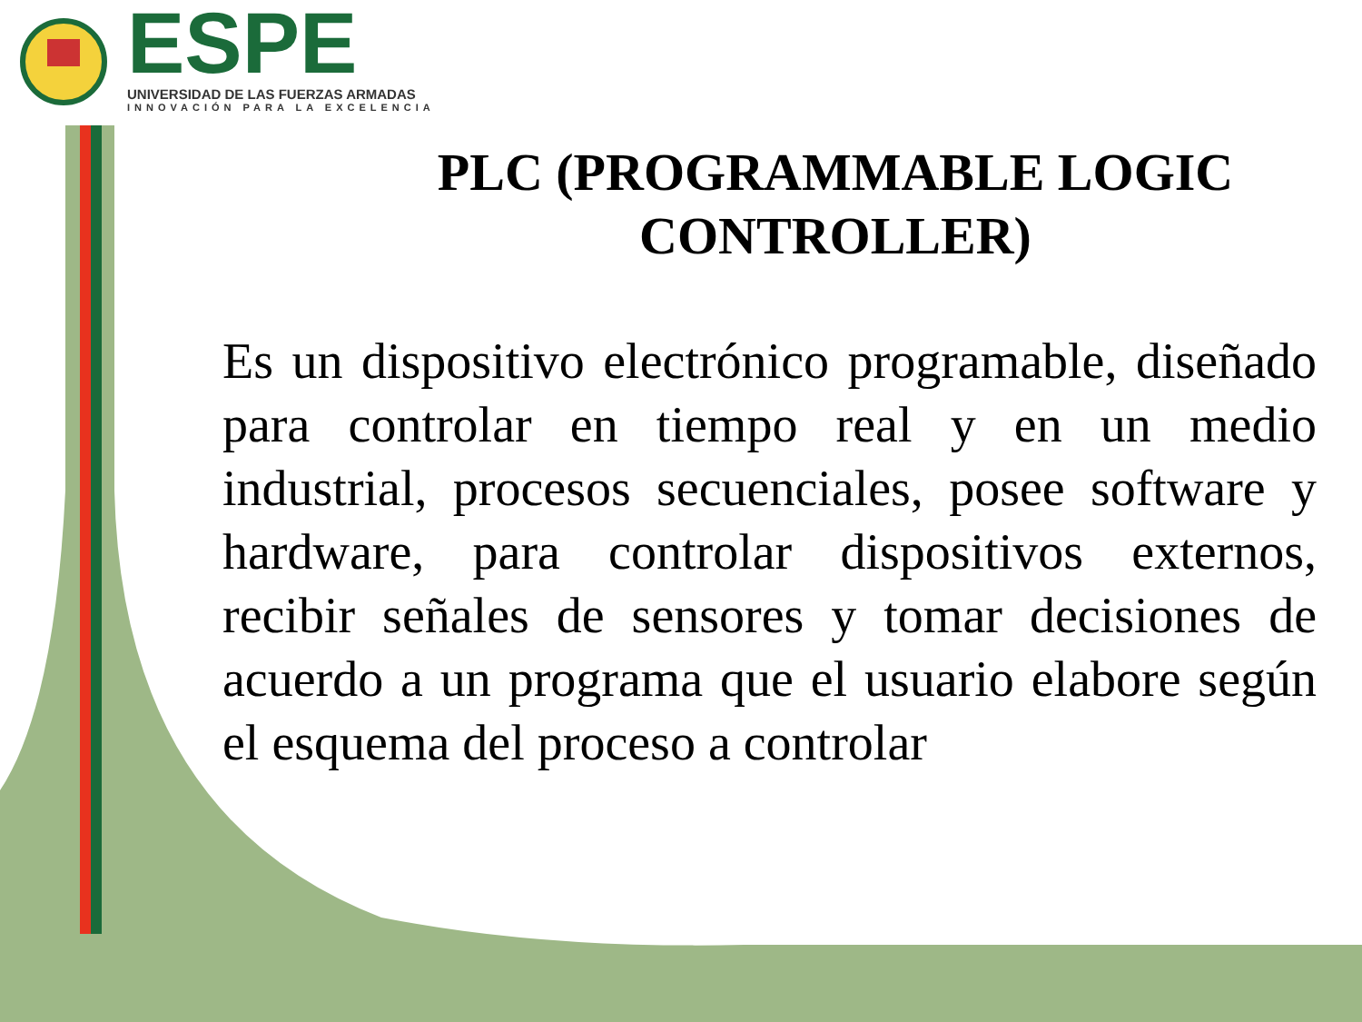ESPE
UNIVERSIDAD DE LAS FUERZAS ARMADAS
INNOVACIÓN PARA LA EXCELENCIA
PLC (PROGRAMMABLE LOGIC CONTROLLER)
Es un dispositivo electrónico programable, diseñado para controlar en tiempo real y en un medio industrial, procesos secuenciales, posee software y hardware, para controlar dispositivos externos, recibir señales de sensores y tomar decisiones de acuerdo a un programa que el usuario elabore según el esquema del proceso a controlar